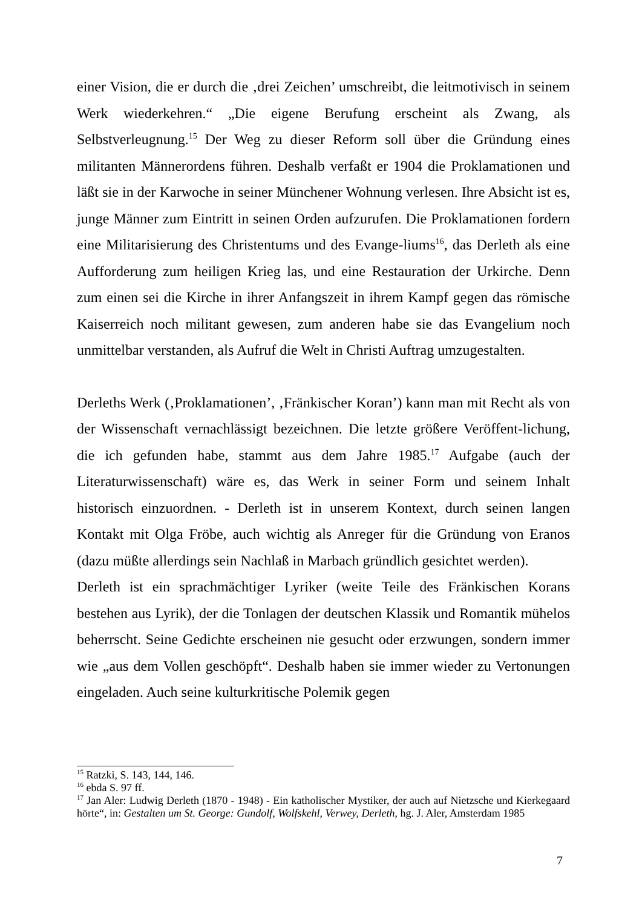einer Vision, die er durch die ‚drei Zeichen’ umschreibt, die leitmotivisch in seinem Werk wiederkehren.“ „Die eigene Berufung erscheint als Zwang, als Selbstverleugnung.<sup>15</sup> Der Weg zu dieser Reform soll über die Gründung eines militanten Männerordens führen. Deshalb verfaßt er 1904 die Proklamationen und läßt sie in der Karwoche in seiner Münchener Wohnung verlesen. Ihre Absicht ist es, junge Männer zum Eintritt in seinen Orden aufzurufen. Die Proklamationen fordern eine Militarisierung des Christentums und des Evange-liums<sup>16</sup>, das Derleth als eine Aufforderung zum heiligen Krieg las, und eine Restauration der Urkirche. Denn zum einen sei die Kirche in ihrer Anfangszeit in ihrem Kampf gegen das römische Kaiserreich noch militant gewesen, zum anderen habe sie das Evangelium noch unmittelbar verstanden, als Aufruf die Welt in Christi Auftrag umzugestalten.
Derleths Werk (‚Proklamationen’, ‚Fränkischer Koran’) kann man mit Recht als von der Wissenschaft vernachlässigt bezeichnen. Die letzte größere Veröffent-lichung, die ich gefunden habe, stammt aus dem Jahre 1985.<sup>17</sup> Aufgabe (auch der Literaturwissenschaft) wäre es, das Werk in seiner Form und seinem Inhalt historisch einzuordnen. - Derleth ist in unserem Kontext, durch seinen langen Kontakt mit Olga Fröbe, auch wichtig als Anreger für die Gründung von Eranos (dazu müßte allerdings sein Nachlaß in Marbach gründlich gesichtet werden).
Derleth ist ein sprachmächtiger Lyriker (weite Teile des Fränkischen Korans bestehen aus Lyrik), der die Tonlagen der deutschen Klassik und Romantik mühelos beherrscht. Seine Gedichte erscheinen nie gesucht oder erzwungen, sondern immer wie „aus dem Vollen geschöpft“. Deshalb haben sie immer wieder zu Vertonungen eingeladen. Auch seine kulturkritische Polemik gegen
<sup>15</sup> Ratzki, S. 143, 144, 146.
<sup>16</sup> ebda S. 97 ff.
<sup>17</sup> Jan Aler: Ludwig Derleth (1870 - 1948) - Ein katholischer Mystiker, der auch auf Nietzsche und Kierkegaard hörte“, in: Gestalten um St. George: Gundolf, Wolfskehl, Verwey, Derleth, hg. J. Aler, Amsterdam 1985
7